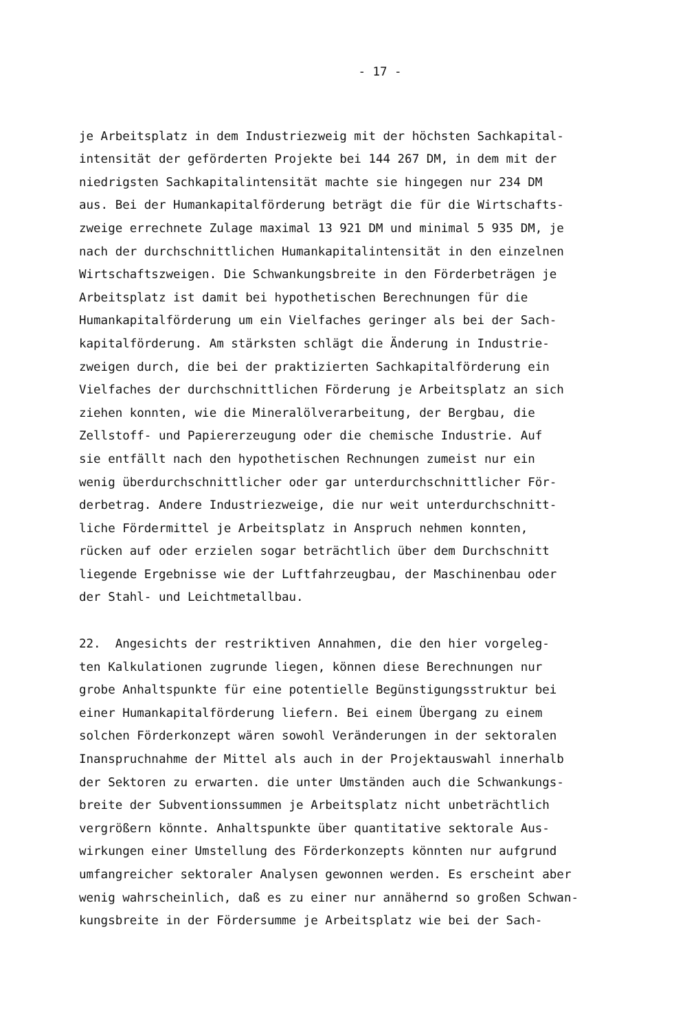- 17 -
je Arbeitsplatz in dem Industriezweig mit der höchsten Sachkapital- intensität der geförderten Projekte bei 144 267 DM, in dem mit der niedrigsten Sachkapitalintensität machte sie hingegen nur 234 DM aus. Bei der Humankapitalförderung beträgt die für die Wirtschafts- zweige errechnete Zulage maximal 13 921 DM und minimal 5 935 DM, je nach der durchschnittlichen Humankapitalintensität in den einzelnen Wirtschaftszweigen. Die Schwankungsbreite in den Förderbeträgen je Arbeitsplatz ist damit bei hypothetischen Berechnungen für die Humankapitalförderung um ein Vielfaches geringer als bei der Sach- kapitalförderung. Am stärksten schlägt die Änderung in Industrie- zweigen durch, die bei der praktizierten Sachkapitalförderung ein Vielfaches der durchschnittlichen Förderung je Arbeitsplatz an sich ziehen konnten, wie die Mineralölverarbeitung, der Bergbau, die Zellstoff- und Papiererzeugung oder die chemische Industrie. Auf sie entfällt nach den hypothetischen Rechnungen zumeist nur ein wenig überdurchschnittlicher oder gar unterdurchschnittlicher För- derbetrag. Andere Industriezweige, die nur weit unterdurchschnitt- liche Fördermittel je Arbeitsplatz in Anspruch nehmen konnten, rücken auf oder erzielen sogar beträchtlich über dem Durchschnitt liegende Ergebnisse wie der Luftfahrzeugbau, der Maschinenbau oder der Stahl- und Leichtmetallbau.
22. Angesichts der restriktiven Annahmen, die den hier vorgeleg- ten Kalkulationen zugrunde liegen, können diese Berechnungen nur grobe Anhaltspunkte für eine potentielle Begünstigungsstruktur bei einer Humankapitalförderung liefern. Bei einem Übergang zu einem solchen Förderkonzept wären sowohl Veränderungen in der sektoralen Inanspruchnahme der Mittel als auch in der Projektauswahl innerhalb der Sektoren zu erwarten. die unter Umständen auch die Schwankungs- breite der Subventionssummen je Arbeitsplatz nicht unbeträchtlich vergrößern könnte. Anhaltspunkte über quantitative sektorale Aus- wirkungen einer Umstellung des Förderkonzepts könnten nur aufgrund umfangreicher sektoraler Analysen gewonnen werden. Es erscheint aber wenig wahrscheinlich, daß es zu einer nur annähernd so großen Schwan- kungsbreite in der Fördersumme je Arbeitsplatz wie bei der Sach-